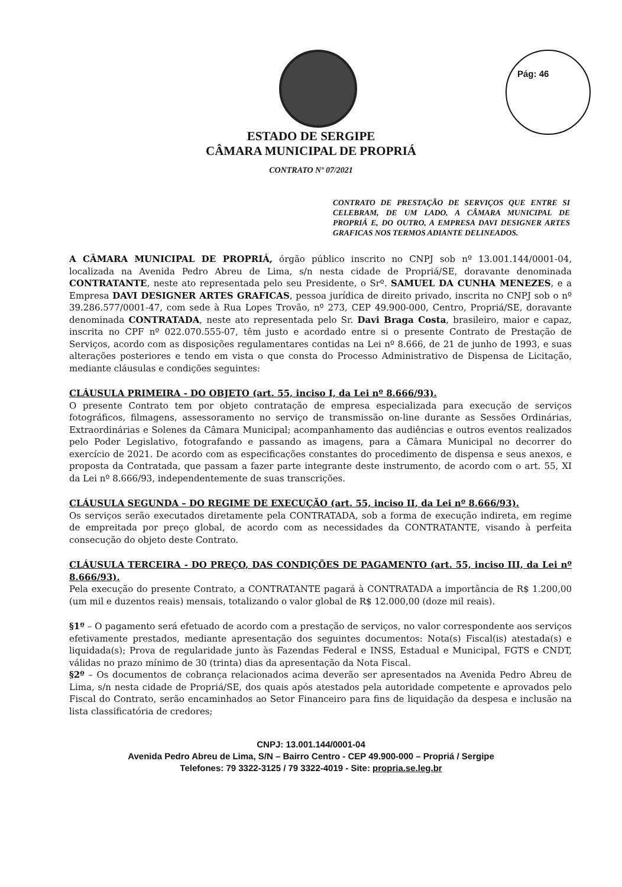Pág: 46
ESTADO DE SERGIPE
CÂMARA MUNICIPAL DE PROPRIÁ
CONTRATO Nº 07/2021
CONTRATO DE PRESTAÇÃO DE SERVIÇOS QUE ENTRE SI CELEBRAM, DE UM LADO, A CÂMARA MUNICIPAL DE PROPRIÁ E, DO OUTRO, A EMPRESA DAVI DESIGNER ARTES GRAFICAS NOS TERMOS ADIANTE DELINEADOS.
A CÂMARA MUNICIPAL DE PROPRIÁ, órgão público inscrito no CNPJ sob nº 13.001.144/0001-04, localizada na Avenida Pedro Abreu de Lima, s/n nesta cidade de Propriá/SE, doravante denominada CONTRATANTE, neste ato representada pelo seu Presidente, o Srº. SAMUEL DA CUNHA MENEZES, e a Empresa DAVI DESIGNER ARTES GRAFICAS, pessoa jurídica de direito privado, inscrita no CNPJ sob o nº 39.286.577/0001-47, com sede à Rua Lopes Trovão, nº 273, CEP 49.900-000, Centro, Propriá/SE, doravante denominada CONTRATADA, neste ato representada pelo Sr. Davi Braga Costa, brasileiro, maior e capaz, inscrita no CPF nº 022.070.555-07, têm justo e acordado entre si o presente Contrato de Prestação de Serviços, acordo com as disposições regulamentares contidas na Lei nº 8.666, de 21 de junho de 1993, e suas alterações posteriores e tendo em vista o que consta do Processo Administrativo de Dispensa de Licitação, mediante cláusulas e condições seguintes:
CLÁUSULA PRIMEIRA - DO OBJETO (art. 55, inciso I, da Lei nº 8.666/93).
O presente Contrato tem por objeto contratação de empresa especializada para execução de serviços fotográficos, filmagens, assessoramento no serviço de transmissão on-line durante as Sessões Ordinárias, Extraordinárias e Solenes da Câmara Municipal; acompanhamento das audiências e outros eventos realizados pelo Poder Legislativo, fotografando e passando as imagens, para a Câmara Municipal no decorrer do exercício de 2021. De acordo com as especificações constantes do procedimento de dispensa e seus anexos, e proposta da Contratada, que passam a fazer parte integrante deste instrumento, de acordo com o art. 55, XI da Lei nº 8.666/93, independentemente de suas transcrições.
CLÁUSULA SEGUNDA – DO REGIME DE EXECUÇÃO (art. 55, inciso II, da Lei nº 8.666/93).
Os serviços serão executados diretamente pela CONTRATADA, sob a forma de execução indireta, em regime de empreitada por preço global, de acordo com as necessidades da CONTRATANTE, visando à perfeita consecução do objeto deste Contrato.
CLÁUSULA TERCEIRA - DO PREÇO, DAS CONDIÇÕES DE PAGAMENTO (art. 55, inciso III, da Lei nº 8.666/93).
Pela execução do presente Contrato, a CONTRATANTE pagará à CONTRATADA a importância de R$ 1.200,00 (um mil e duzentos reais) mensais, totalizando o valor global de R$ 12.000,00 (doze mil reais).
§1º – O pagamento será efetuado de acordo com a prestação de serviços, no valor correspondente aos serviços efetivamente prestados, mediante apresentação dos seguintes documentos: Nota(s) Fiscal(is) atestada(s) e liquidada(s); Prova de regularidade junto às Fazendas Federal e INSS, Estadual e Municipal, FGTS e CNDT, válidas no prazo mínimo de 30 (trinta) dias da apresentação da Nota Fiscal.
§2º – Os documentos de cobrança relacionados acima deverão ser apresentados na Avenida Pedro Abreu de Lima, s/n nesta cidade de Propriá/SE, dos quais após atestados pela autoridade competente e aprovados pelo Fiscal do Contrato, serão encaminhados ao Setor Financeiro para fins de liquidação da despesa e inclusão na lista classificatória de credores;
CNPJ: 13.001.144/0001-04
Avenida Pedro Abreu de Lima, S/N – Bairro Centro - CEP 49.900-000 – Propriá / Sergipe
Telefones: 79 3322-3125 / 79 3322-4019 - Site: propria.se.leg.br